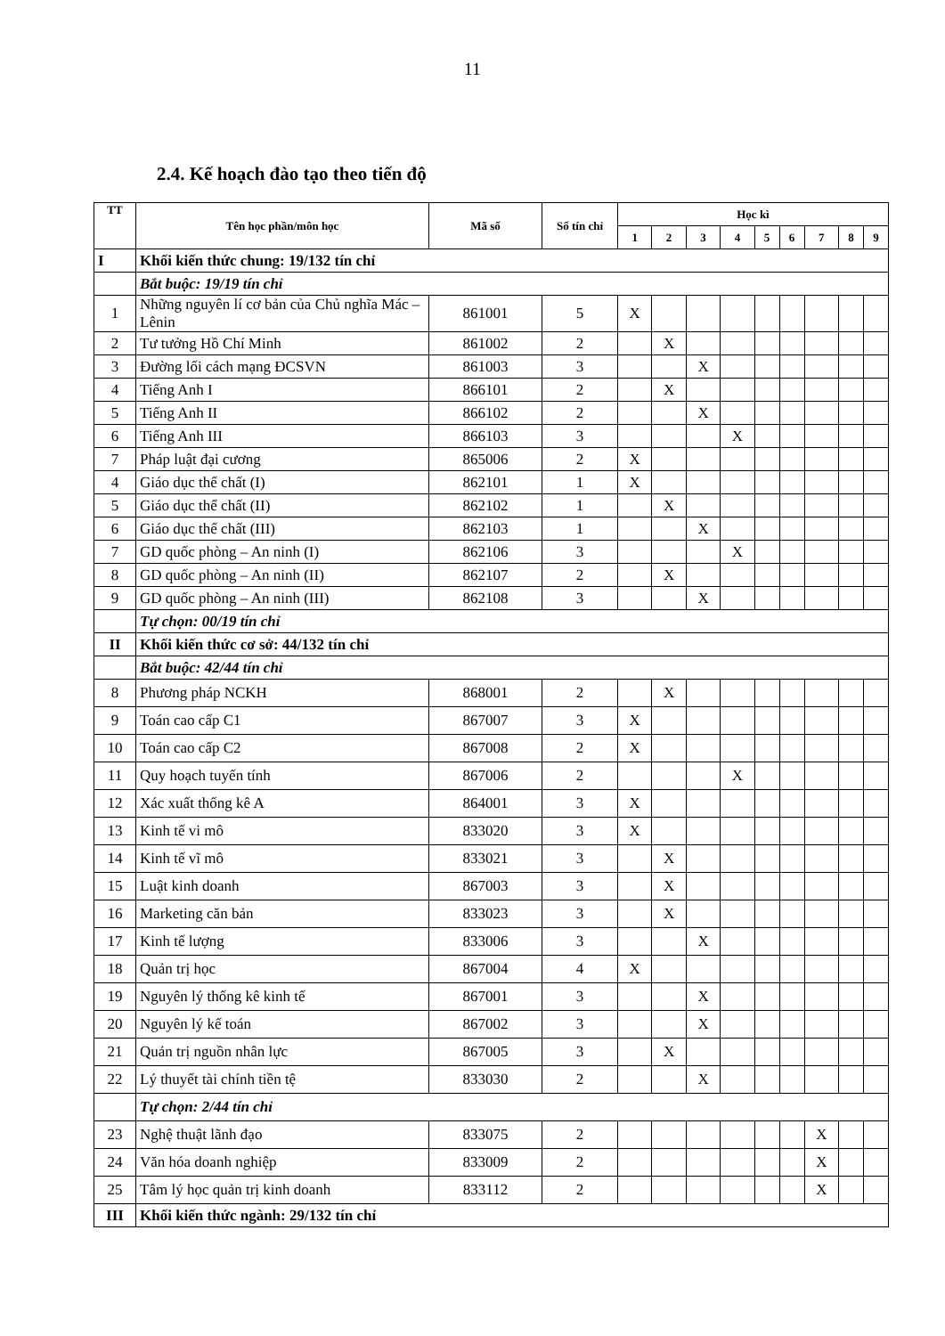11
2.4. Kế hoạch đào tạo theo tiến độ
| TT | Tên học phần/môn học | Mã số | Số tín chỉ | Học kì | | | | | | | | |
| --- | --- | --- | --- | --- | --- | --- | --- | --- | --- | --- | --- | --- |
| | | | | 1 | 2 | 3 | 4 | 5 | 6 | 7 | 8 | 9 |
| I | Khối kiến thức chung: 19/132 tín chỉ | | | | | | | | | | | |
| | Bắt buộc: 19/19 tín chỉ | | | | | | | | | | | |
| 1 | Những nguyên lí cơ bản của Chủ nghĩa Mác – Lênin | 861001 | 5 | X | | | | | | | | |
| 2 | Tư tưởng Hồ Chí Minh | 861002 | 2 | | X | | | | | | | |
| 3 | Đường lối cách mạng ĐCSVN | 861003 | 3 | | | X | | | | | | |
| 4 | Tiếng Anh I | 866101 | 2 | | X | | | | | | | |
| 5 | Tiếng Anh II | 866102 | 2 | | | X | | | | | | |
| 6 | Tiếng Anh III | 866103 | 3 | | | | X | | | | | |
| 7 | Pháp luật đại cương | 865006 | 2 | X | | | | | | | | |
| 4 | Giáo dục thể chất (I) | 862101 | 1 | X | | | | | | | | |
| 5 | Giáo dục thể chất (II) | 862102 | 1 | | X | | | | | | | |
| 6 | Giáo dục thể chất (III) | 862103 | 1 | | | X | | | | | | |
| 7 | GD quốc phòng – An ninh (I) | 862106 | 3 | | | | X | | | | | |
| 8 | GD quốc phòng – An ninh (II) | 862107 | 2 | | X | | | | | | | |
| 9 | GD quốc phòng – An ninh (III) | 862108 | 3 | | | X | | | | | | |
| | Tự chọn: 00/19 tín chỉ | | | | | | | | | | | |
| II | Khối kiến thức cơ sở: 44/132 tín chỉ | | | | | | | | | | | |
| | Bắt buộc: 42/44 tín chỉ | | | | | | | | | | | |
| 8 | Phương pháp NCKH | 868001 | 2 | | X | | | | | | | |
| 9 | Toán cao cấp C1 | 867007 | 3 | X | | | | | | | | |
| 10 | Toán cao cấp C2 | 867008 | 2 | X | | | | | | | | |
| 11 | Quy hoạch tuyến tính | 867006 | 2 | | | | X | | | | | |
| 12 | Xác xuất thống kê A | 864001 | 3 | X | | | | | | | | |
| 13 | Kinh tế vi mô | 833020 | 3 | X | | | | | | | | |
| 14 | Kinh tế vĩ mô | 833021 | 3 | | X | | | | | | | |
| 15 | Luật kinh doanh | 867003 | 3 | | X | | | | | | | |
| 16 | Marketing căn bản | 833023 | 3 | | X | | | | | | | |
| 17 | Kinh tế lượng | 833006 | 3 | | | X | | | | | | |
| 18 | Quản trị học | 867004 | 4 | X | | | | | | | | |
| 19 | Nguyên lý thống kê kinh tế | 867001 | 3 | | | X | | | | | | |
| 20 | Nguyên lý kế toán | 867002 | 3 | | | X | | | | | | |
| 21 | Quản trị nguồn nhân lực | 867005 | 3 | | X | | | | | | | |
| 22 | Lý thuyết tài chính tiền tệ | 833030 | 2 | | | X | | | | | | |
| | Tự chọn: 2/44 tín chỉ | | | | | | | | | | | |
| 23 | Nghệ thuật lãnh đạo | 833075 | 2 | | | | | | | X | | |
| 24 | Văn hóa doanh nghiệp | 833009 | 2 | | | | | | | X | | |
| 25 | Tâm lý học quản trị kinh doanh | 833112 | 2 | | | | | | | X | | |
| III | Khối kiến thức ngành: 29/132 tín chỉ | | | | | | | | | | | |